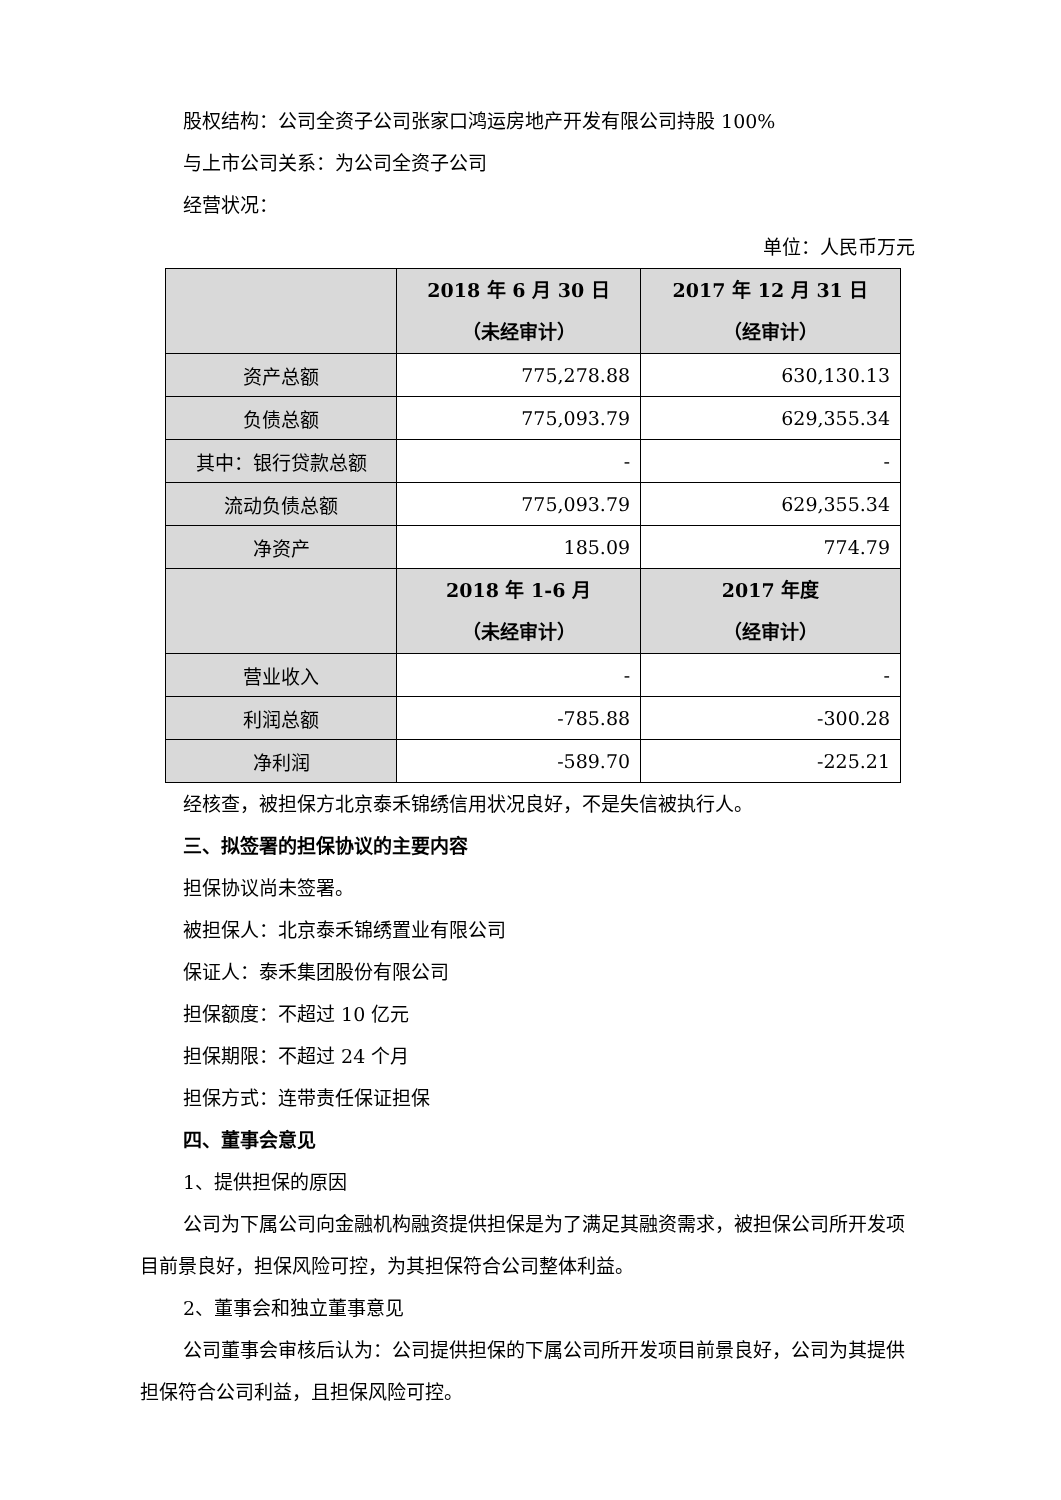股权结构：公司全资子公司张家口鸿运房地产开发有限公司持股 100%
与上市公司关系：为公司全资子公司
经营状况：
单位：人民币万元
| | 2018 年 6 月 30 日 （未经审计） | 2017 年 12 月 31 日 （经审计） |
| --- | --- | --- |
| 资产总额 | 775,278.88 | 630,130.13 |
| 负债总额 | 775,093.79 | 629,355.34 |
| 其中：银行贷款总额 | - | - |
| 流动负债总额 | 775,093.79 | 629,355.34 |
| 净资产 | 185.09 | 774.79 |
| | 2018 年 1-6 月 （未经审计） | 2017 年度 （经审计） |
| 营业收入 | - | - |
| 利润总额 | -785.88 | -300.28 |
| 净利润 | -589.70 | -225.21 |
经核查，被担保方北京泰禾锦绣信用状况良好，不是失信被执行人。
三、拟签署的担保协议的主要内容
担保协议尚未签署。
被担保人：北京泰禾锦绣置业有限公司
保证人：泰禾集团股份有限公司
担保额度：不超过 10 亿元
担保期限：不超过 24 个月
担保方式：连带责任保证担保
四、董事会意见
1、提供担保的原因
公司为下属公司向金融机构融资提供担保是为了满足其融资需求，被担保公司所开发项目前景良好，担保风险可控，为其担保符合公司整体利益。
2、董事会和独立董事意见
公司董事会审核后认为：公司提供担保的下属公司所开发项目前景良好，公司为其提供担保符合公司利益，且担保风险可控。